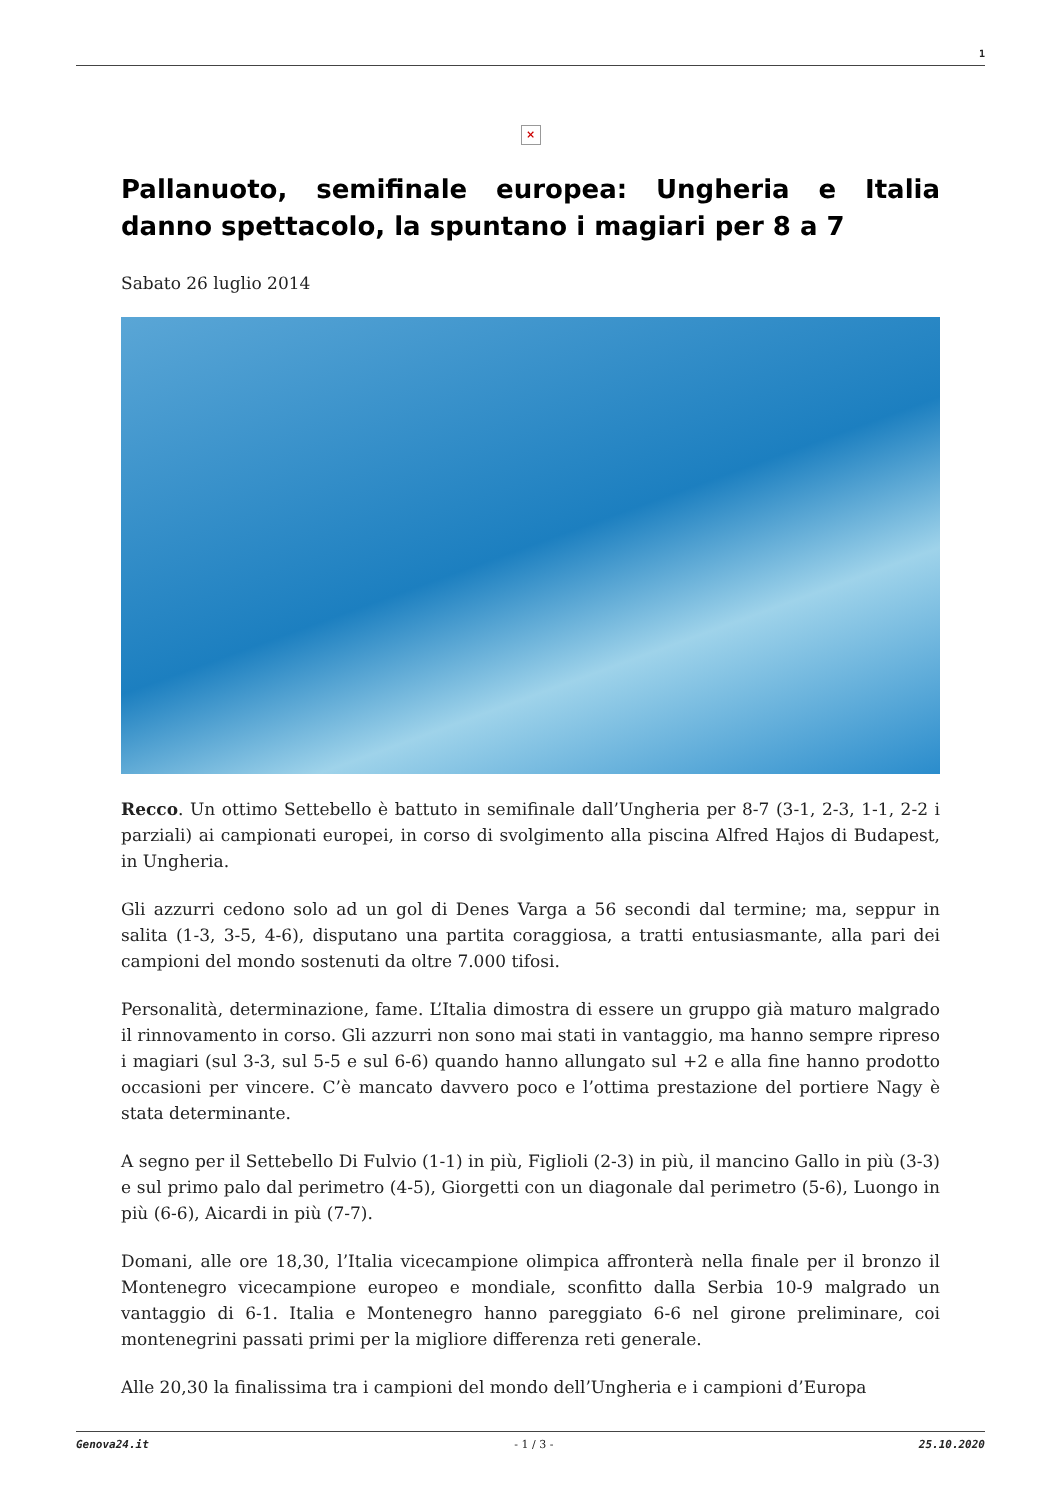1
×
Pallanuoto, semifinale europea: Ungheria e Italia danno spettacolo, la spuntano i magiari per 8 a 7
Sabato 26 luglio 2014
Recco. Un ottimo Settebello è battuto in semifinale dall’Ungheria per 8-7 (3-1, 2-3, 1-1, 2-2 i parziali) ai campionati europei, in corso di svolgimento alla piscina Alfred Hajos di Budapest, in Ungheria.
Gli azzurri cedono solo ad un gol di Denes Varga a 56 secondi dal termine; ma, seppur in salita (1-3, 3-5, 4-6), disputano una partita coraggiosa, a tratti entusiasmante, alla pari dei campioni del mondo sostenuti da oltre 7.000 tifosi.
Personalità, determinazione, fame. L’Italia dimostra di essere un gruppo già maturo malgrado il rinnovamento in corso. Gli azzurri non sono mai stati in vantaggio, ma hanno sempre ripreso i magiari (sul 3-3, sul 5-5 e sul 6-6) quando hanno allungato sul +2 e alla fine hanno prodotto occasioni per vincere. C’è mancato davvero poco e l’ottima prestazione del portiere Nagy è stata determinante.
A segno per il Settebello Di Fulvio (1-1) in più, Figlioli (2-3) in più, il mancino Gallo in più (3-3) e sul primo palo dal perimetro (4-5), Giorgetti con un diagonale dal perimetro (5-6), Luongo in più (6-6), Aicardi in più (7-7).
Domani, alle ore 18,30, l’Italia vicecampione olimpica affronterà nella finale per il bronzo il Montenegro vicecampione europeo e mondiale, sconfitto dalla Serbia 10-9 malgrado un vantaggio di 6-1. Italia e Montenegro hanno pareggiato 6-6 nel girone preliminare, coi montenegrini passati primi per la migliore differenza reti generale.
Alle 20,30 la finalissima tra i campioni del mondo dell’Ungheria e i campioni d’Europa
Genova24.it - 1 / 3 - 25.10.2020